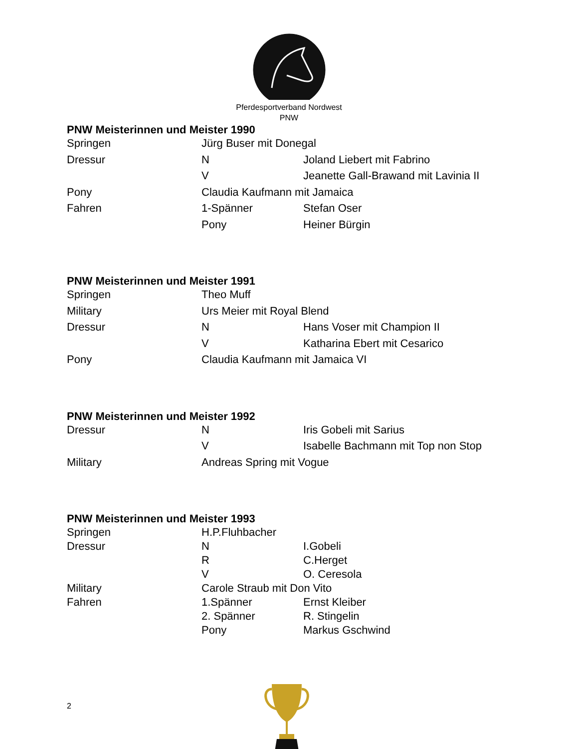Pferdesportverband Nordwest
PNW
PNW Meisterinnen und Meister 1990
| Springen | Jürg Buser mit Donegal | |
| Dressur | N | Joland Liebert mit Fabrino |
| | V | Jeanette Gall-Brawand mit Lavinia II |
| Pony | Claudia Kaufmann mit Jamaica | |
| Fahren | 1-Spänner | Stefan Oser |
| | Pony | Heiner Bürgin |
PNW Meisterinnen und Meister 1991
| Springen | Theo Muff | |
| Military | Urs Meier mit Royal Blend | |
| Dressur | N | Hans Voser mit Champion II |
| | V | Katharina Ebert mit Cesarico |
| Pony | Claudia Kaufmann mit Jamaica VI | |
PNW Meisterinnen und Meister 1992
| Dressur | N | Iris Gobeli mit Sarius |
| | V | Isabelle Bachmann mit Top non Stop |
| Military | Andreas Spring mit Vogue | |
PNW Meisterinnen und Meister 1993
| Springen | H.P.Fluhbacher | |
| Dressur | N | I.Gobeli |
| | R | C.Herget |
| | V | O. Ceresola |
| Military | Carole Straub mit Don Vito | |
| Fahren | 1.Spänner | Ernst Kleiber |
| | 2. Spänner | R. Stingelin |
| | Pony | Markus Gschwind |
2